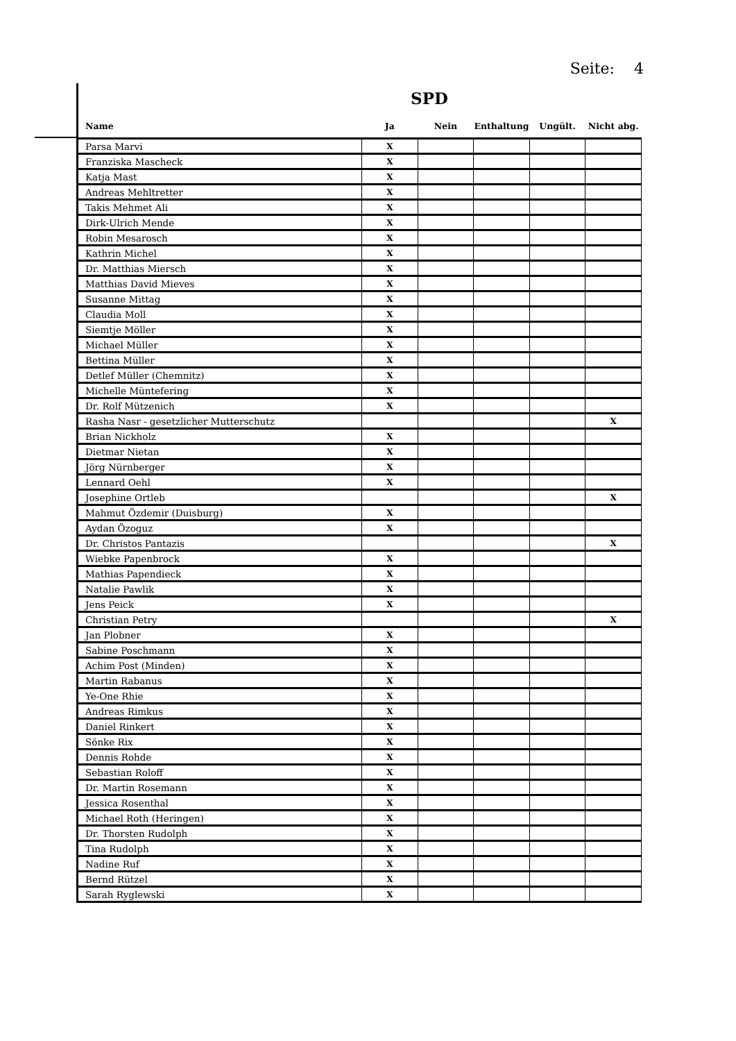Seite: 4
SPD
| Name | Ja | Nein | Enthaltung | Ungült. | Nicht abg. |
| --- | --- | --- | --- | --- | --- |
| Parsa Marvi | X | | | | |
| Franziska Mascheck | X | | | | |
| Katja Mast | X | | | | |
| Andreas Mehltretter | X | | | | |
| Takis Mehmet Ali | X | | | | |
| Dirk-Ulrich Mende | X | | | | |
| Robin Mesarosch | X | | | | |
| Kathrin Michel | X | | | | |
| Dr. Matthias Miersch | X | | | | |
| Matthias David Mieves | X | | | | |
| Susanne Mittag | X | | | | |
| Claudia Moll | X | | | | |
| Siemtje Möller | X | | | | |
| Michael Müller | X | | | | |
| Bettina Müller | X | | | | |
| Detlef Müller (Chemnitz) | X | | | | |
| Michelle Müntefering | X | | | | |
| Dr. Rolf Mützenich | X | | | | |
| Rasha Nasr - gesetzlicher Mutterschutz | | | | | X |
| Brian Nickholz | X | | | | |
| Dietmar Nietan | X | | | | |
| Jörg Nürnberger | X | | | | |
| Lennard Oehl | X | | | | |
| Josephine Ortleb | | | | | X |
| Mahmut Özdemir (Duisburg) | X | | | | |
| Aydan Özoguz | X | | | | |
| Dr. Christos Pantazis | | | | | X |
| Wiebke Papenbrock | X | | | | |
| Mathias Papendieck | X | | | | |
| Natalie Pawlik | X | | | | |
| Jens Peick | X | | | | |
| Christian Petry | | | | | X |
| Jan Plobner | X | | | | |
| Sabine Poschmann | X | | | | |
| Achim Post (Minden) | X | | | | |
| Martin Rabanus | X | | | | |
| Ye-One Rhie | X | | | | |
| Andreas Rimkus | X | | | | |
| Daniel Rinkert | X | | | | |
| Sönke Rix | X | | | | |
| Dennis Rohde | X | | | | |
| Sebastian Roloff | X | | | | |
| Dr. Martin Rosemann | X | | | | |
| Jessica Rosenthal | X | | | | |
| Michael Roth (Heringen) | X | | | | |
| Dr. Thorsten Rudolph | X | | | | |
| Tina Rudolph | X | | | | |
| Nadine Ruf | X | | | | |
| Bernd Rützel | X | | | | |
| Sarah Ryglewski | X | | | | |